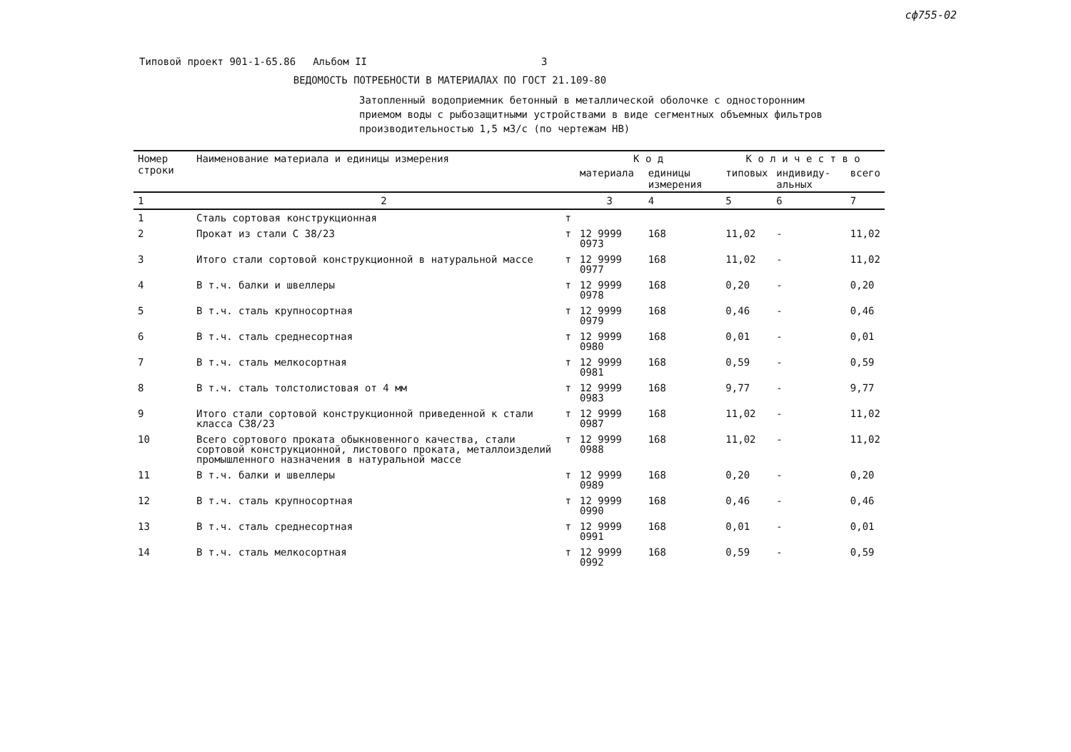сф755-02
Типовой проект 901-1-65.86 Альбом II 3
ВЕДОМОСТЬ ПОТРЕБНОСТИ В МАТЕРИАЛАХ ПО ГОСТ 21.109-80
Затопленный водоприемник бетонный в металлической оболочке с односторонним приемом воды с рыбозащитными устройствами в виде сегментных объемных фильтров производительностью 1,5 м3/с (по чертежам НВ)
| Номер строки | Наименование материала и единицы измерения | | К о д | | К о л и ч е с т в о | | |
| --- | --- | --- | --- | --- | --- | --- | --- |
| | | | материала | единицы измерения | типовых | индивиду-альных | всего |
| 1 | 2 | | 3 | 4 | 5 | 6 | 7 |
| 1 | Сталь сортовая конструкционная | т | | | | | |
| 2 | Прокат из стали С 38/23 | т | 12 9999 0973 | 168 | 11,02 | - | 11,02 |
| 3 | Итого стали сортовой конструкционной в натуральной массе | т | 12 9999 0977 | 168 | 11,02 | - | 11,02 |
| 4 | В т.ч. балки и швеллеры | т | 12 9999 0978 | 168 | 0,20 | - | 0,20 |
| 5 | В т.ч. сталь крупносортная | т | 12 9999 0979 | 168 | 0,46 | - | 0,46 |
| 6 | В т.ч. сталь среднесортная | т | 12 9999 0980 | 168 | 0,01 | - | 0,01 |
| 7 | В т.ч. сталь мелкосортная | т | 12 9999 0981 | 168 | 0,59 | - | 0,59 |
| 8 | В т.ч. сталь толстолистовая от 4 мм | т | 12 9999 0983 | 168 | 9,77 | - | 9,77 |
| 9 | Итого стали сортовой конструкционной приведенной к стали класса С38/23 | т | 12 9999 0987 | 168 | 11,02 | - | 11,02 |
| 10 | Всего сортового проката обыкновенного качества, стали сортовой конструкционной, листового проката, металлоизделий промышленного назначения в натуральной массе | т | 12 9999 0988 | 168 | 11,02 | - | 11,02 |
| 11 | В т.ч. балки и швеллеры | т | 12 9999 0989 | 168 | 0,20 | - | 0,20 |
| 12 | В т.ч. сталь крупносортная | т | 12 9999 0990 | 168 | 0,46 | - | 0,46 |
| 13 | В т.ч. сталь среднесортная | т | 12 9999 0991 | 168 | 0,01 | - | 0,01 |
| 14 | В т.ч. сталь мелкосортная | т | 12 9999 0992 | 168 | 0,59 | - | 0,59 |